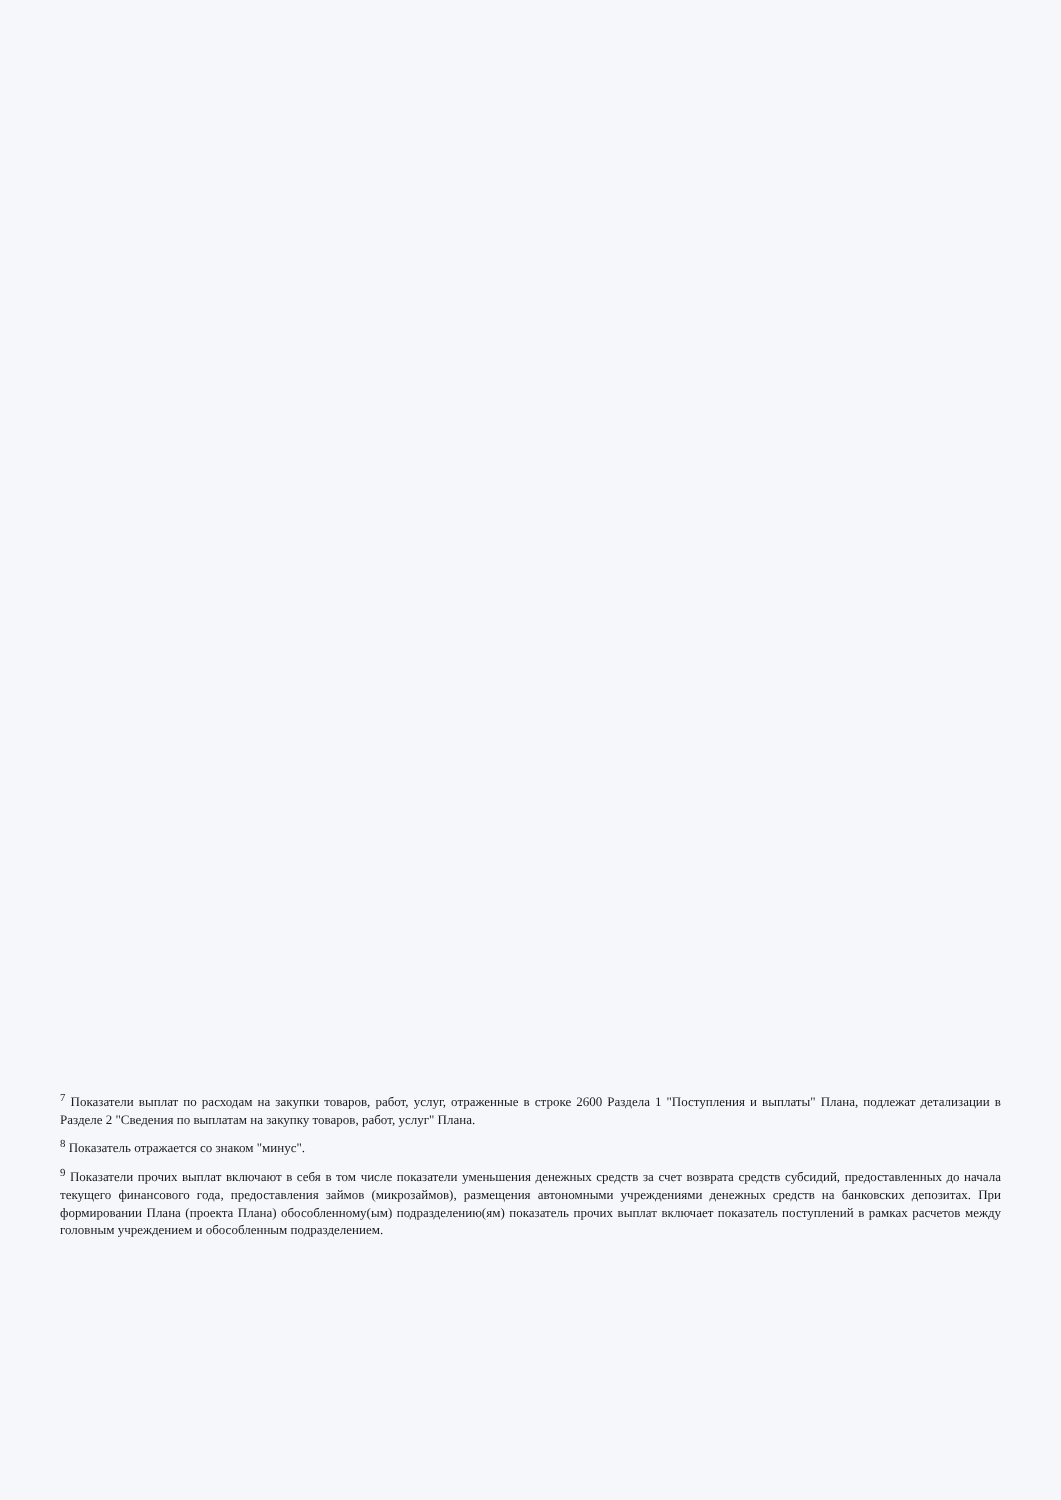<sup>7</sup> Показатели выплат по расходам на закупки товаров, работ, услуг, отраженные в строке 2600 Раздела 1 "Поступления и выплаты" Плана, подлежат детализации в Разделе 2 "Сведения по выплатам на закупку товаров, работ, услуг" Плана.
<sup>8</sup> Показатель отражается со знаком "минус".
<sup>9</sup> Показатели прочих выплат включают в себя в том числе показатели уменьшения денежных средств за счет возврата средств субсидий, предоставленных до начала текущего финансового года, предоставления займов (микрозаймов), размещения автономными учреждениями денежных средств на банковских депозитах. При формировании Плана (проекта Плана) обособленному(ым) подразделению(ям) показатель прочих выплат включает показатель поступлений в рамках расчетов между головным учреждением и обособленным подразделением.